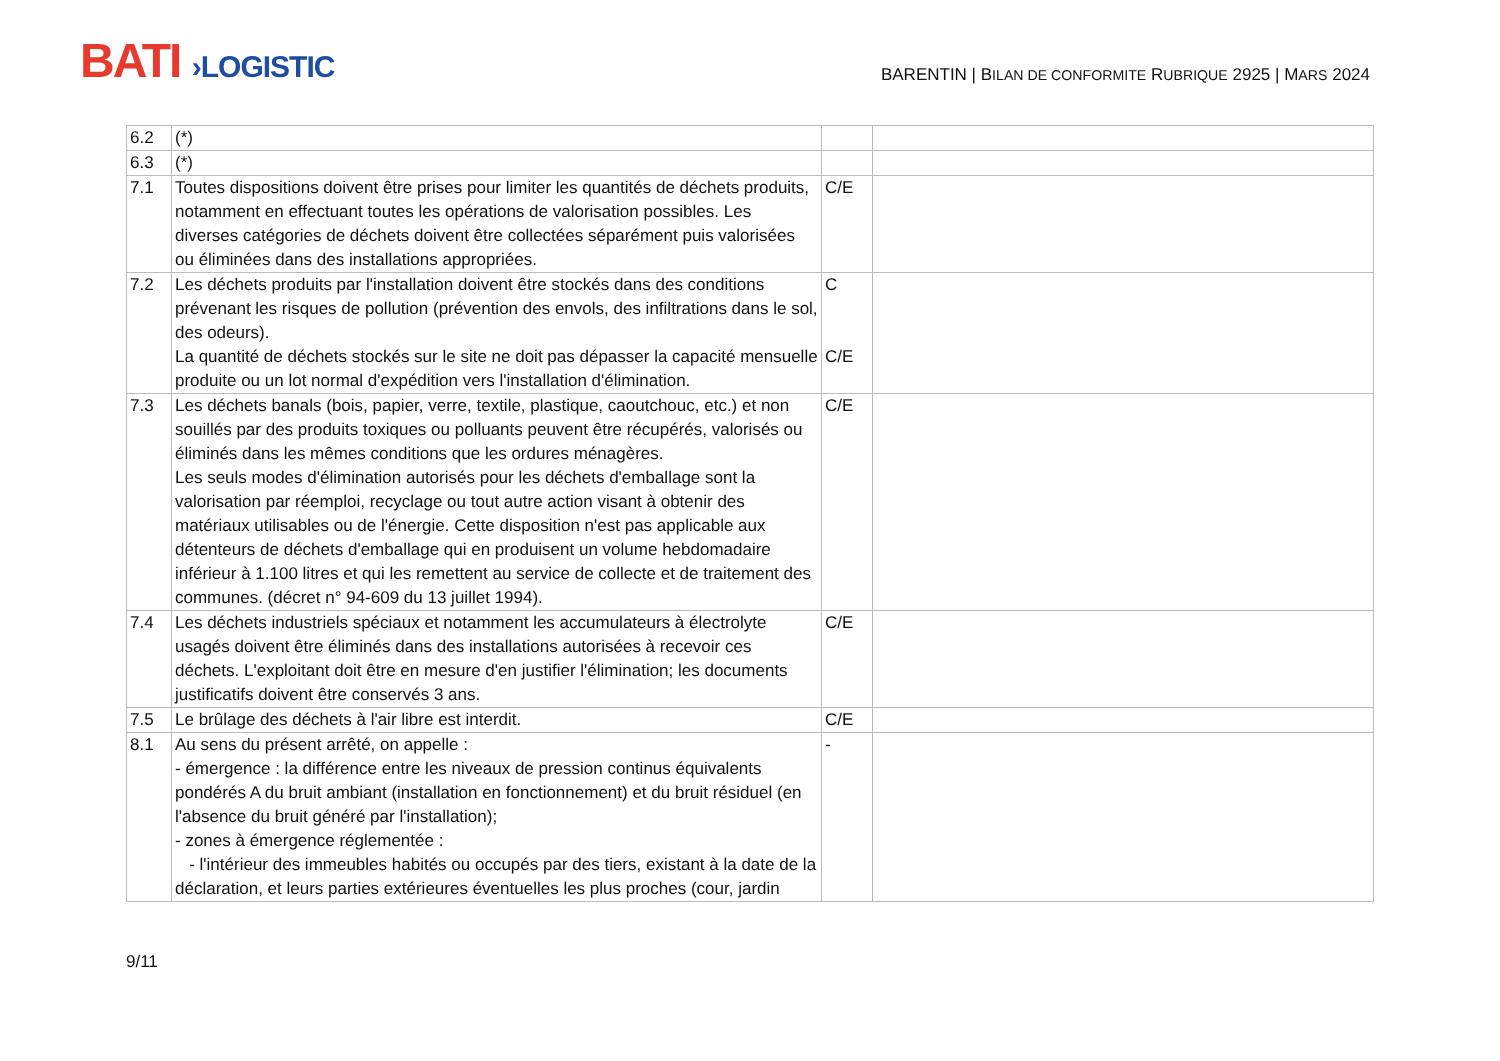BATI ›LOGISTIC
BARENTIN | BILAN DE CONFORMITE RUBRIQUE 2925 | MARS 2024
| 6.2 | (*) | | |
| 6.3 | (*) | | |
| 7.1 | Toutes dispositions doivent être prises pour limiter les quantités de déchets produits, notamment en effectuant toutes les opérations de valorisation possibles. Les diverses catégories de déchets doivent être collectées séparément puis valorisées ou éliminées dans des installations appropriées. | C/E | |
| 7.2 | Les déchets produits par l'installation doivent être stockés dans des conditions prévenant les risques de pollution (prévention des envols, des infiltrations dans le sol, des odeurs). La quantité de déchets stockés sur le site ne doit pas dépasser la capacité mensuelle produite ou un lot normal d'expédition vers l'installation d'élimination. | C C/E | |
| 7.3 | Les déchets banals (bois, papier, verre, textile, plastique, caoutchouc, etc.) et non souillés par des produits toxiques ou polluants peuvent être récupérés, valorisés ou éliminés dans les mêmes conditions que les ordures ménagères. Les seuls modes d'élimination autorisés pour les déchets d'emballage sont la valorisation par réemploi, recyclage ou tout autre action visant à obtenir des matériaux utilisables ou de l'énergie. Cette disposition n'est pas applicable aux détenteurs de déchets d'emballage qui en produisent un volume hebdomadaire inférieur à 1.100 litres et qui les remettent au service de collecte et de traitement des communes. (décret n° 94-609 du 13 juillet 1994). | C/E | |
| 7.4 | Les déchets industriels spéciaux et notamment les accumulateurs à électrolyte usagés doivent être éliminés dans des installations autorisées à recevoir ces déchets. L'exploitant doit être en mesure d'en justifier l'élimination; les documents justificatifs doivent être conservés 3 ans. | C/E | |
| 7.5 | Le brûlage des déchets à l'air libre est interdit. | C/E | |
| 8.1 | Au sens du présent arrêté, on appelle : - émergence : la différence entre les niveaux de pression continus équivalents pondérés A du bruit ambiant (installation en fonctionnement) et du bruit résiduel (en l'absence du bruit généré par l'installation); - zones à émergence réglementée : - l'intérieur des immeubles habités ou occupés par des tiers, existant à la date de la déclaration, et leurs parties extérieures éventuelles les plus proches (cour, jardin | - | |
9/11